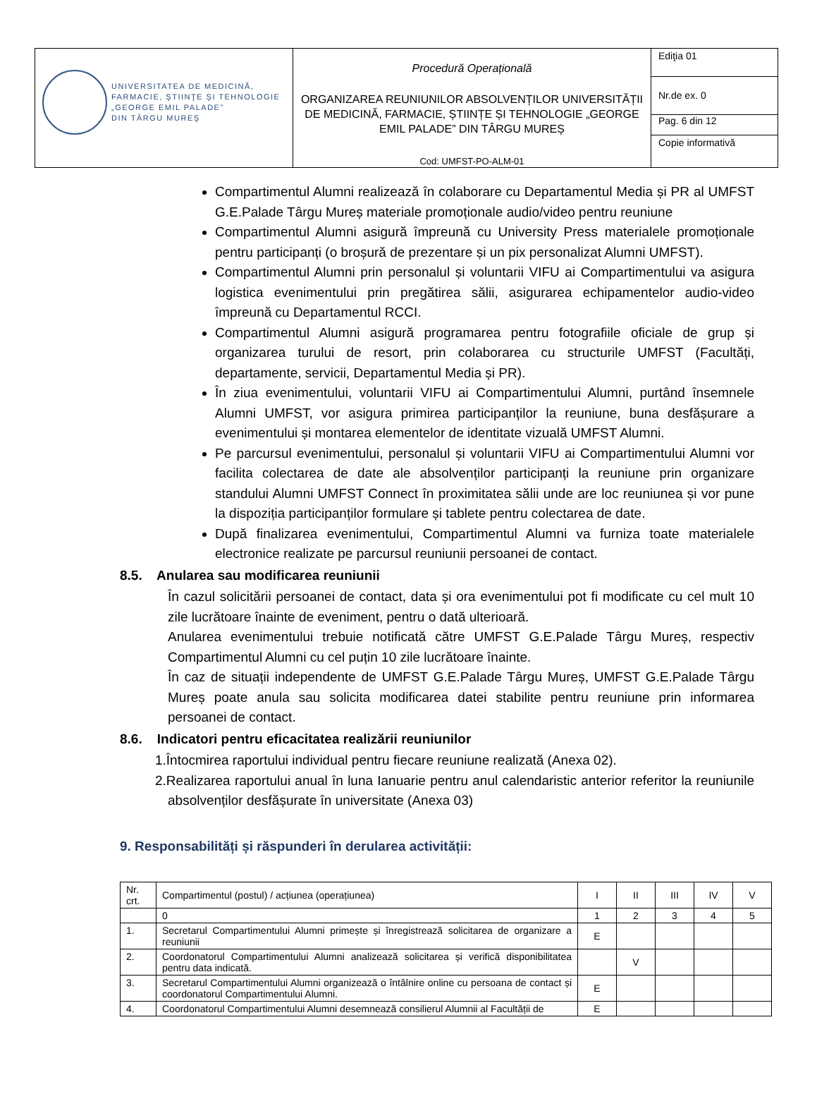| UNIVERSITATEA DE MEDICINĂ, FARMACIE, ŞTIINŢE ŞI TEHNOLOGIE „GEORGE EMIL PALADE" DIN TÂRGU MUREŞ | Procedură Operațională ORGANIZAREA REUNIUNILOR ABSOLVENȚILOR UNIVERSITĂȚII DE MEDICINĂ, FARMACIE, ȘTIINȚE ȘI TEHNOLOGIE „GEORGE EMIL PALADE” DIN TÂRGU MUREȘ Cod: UMFST-PO-ALM-01 | Ediţia 01 |
| | | Nr.de ex. 0 |
| | | Pag. 6 din 12 |
| | | Copie informativă |
Compartimentul Alumni realizează în colaborare cu Departamentul Media și PR al UMFST G.E.Palade Târgu Mureș materiale promoționale audio/video pentru reuniune
Compartimentul Alumni asigură împreună cu University Press materialele promoționale pentru participanți (o broșură de prezentare și un pix personalizat Alumni UMFST).
Compartimentul Alumni prin personalul și voluntarii VIFU ai Compartimentului va asigura logistica evenimentului prin pregătirea sălii, asigurarea echipamentelor audio-video împreună cu Departamentul RCCI.
Compartimentul Alumni asigură programarea pentru fotografiile oficiale de grup și organizarea turului de resort, prin colaborarea cu structurile UMFST (Facultăți, departamente, servicii, Departamentul Media și PR).
În ziua evenimentului, voluntarii VIFU ai Compartimentului Alumni, purtând însemnele Alumni UMFST, vor asigura primirea participanților la reuniune, buna desfășurare a evenimentului și montarea elementelor de identitate vizuală UMFST Alumni.
Pe parcursul evenimentului, personalul și voluntarii VIFU ai Compartimentului Alumni vor facilita colectarea de date ale absolvenților participanți la reuniune prin organizare standului Alumni UMFST Connect în proximitatea sălii unde are loc reuniunea și vor pune la dispoziția participanților formulare și tablete pentru colectarea de date.
După finalizarea evenimentului, Compartimentul Alumni va furniza toate materialele electronice realizate pe parcursul reuniunii persoanei de contact.
8.5. Anularea sau modificarea reuniunii
În cazul solicitării persoanei de contact, data și ora evenimentului pot fi modificate cu cel mult 10 zile lucrătoare înainte de eveniment, pentru o dată ulterioară.
Anularea evenimentului trebuie notificată către UMFST G.E.Palade Târgu Mureș, respectiv Compartimentul Alumni cu cel puțin 10 zile lucrătoare înainte.
În caz de situații independente de UMFST G.E.Palade Târgu Mureș, UMFST G.E.Palade Târgu Mureș poate anula sau solicita modificarea datei stabilite pentru reuniune prin informarea persoanei de contact.
8.6. Indicatori pentru eficacitatea realizării reuniunilor
1.Întocmirea raportului individual pentru fiecare reuniune realizată (Anexa 02).
2.Realizarea raportului anual în luna Ianuarie pentru anul calendaristic anterior referitor la reuniunile absolvenților desfășurate în universitate (Anexa 03)
9. Responsabilități și răspunderi în derularea activității:
| Nr. crt. | Compartimentul (postul) / acțiunea (operațiunea) | I | II | III | IV | V |
| | 0 | 1 | 2 | 3 | 4 | 5 |
| 1. | Secretarul Compartimentului Alumni primește și înregistrează solicitarea de organizare a reuniunii | E | | | | |
| 2. | Coordonatorul Compartimentului Alumni analizează solicitarea și verifică disponibilitatea pentru data indicată. | | V | | | |
| 3. | Secretarul Compartimentului Alumni organizează o întâlnire online cu persoana de contact și coordonatorul Compartimentului Alumni. | E | | | | |
| 4. | Coordonatorul Compartimentului Alumni desemnează consilierul Alumnii al Facultății de | E | | | | |